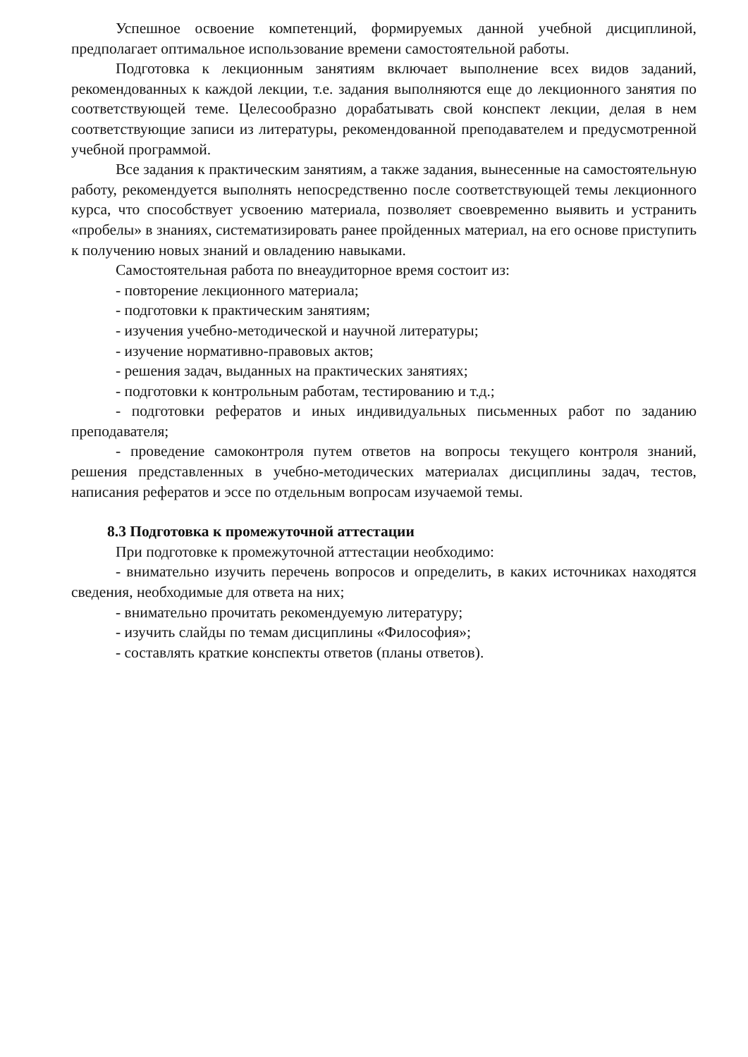Успешное освоение компетенций, формируемых данной учебной дисциплиной, предполагает оптимальное использование времени самостоятельной работы.
Подготовка к лекционным занятиям включает выполнение всех видов заданий, рекомендованных к каждой лекции, т.е. задания выполняются еще до лекционного занятия по соответствующей теме. Целесообразно дорабатывать свой конспект лекции, делая в нем соответствующие записи из литературы, рекомендованной преподавателем и предусмотренной учебной программой.
Все задания к практическим занятиям, а также задания, вынесенные на самостоятельную работу, рекомендуется выполнять непосредственно после соответствующей темы лекционного курса, что способствует усвоению материала, позволяет своевременно выявить и устранить «пробелы» в знаниях, систематизировать ранее пройденных материал, на его основе приступить к получению новых знаний и овладению навыками.
Самостоятельная работа по внеаудиторное время состоит из:
- повторение лекционного материала;
- подготовки к практическим занятиям;
- изучения учебно-методической и научной литературы;
- изучение нормативно-правовых актов;
- решения задач, выданных на практических занятиях;
- подготовки к контрольным работам, тестированию и т.д.;
- подготовки рефератов и иных индивидуальных письменных работ по заданию преподавателя;
- проведение самоконтроля путем ответов на вопросы текущего контроля знаний, решения представленных в учебно-методических материалах дисциплины задач, тестов, написания рефератов и эссе по отдельным вопросам изучаемой темы.
8.3 Подготовка к промежуточной аттестации
При подготовке к промежуточной аттестации необходимо:
- внимательно изучить перечень вопросов и определить, в каких источниках находятся сведения, необходимые для ответа на них;
- внимательно прочитать рекомендуемую литературу;
- изучить слайды по темам дисциплины «Философия»;
- составлять краткие конспекты ответов (планы ответов).